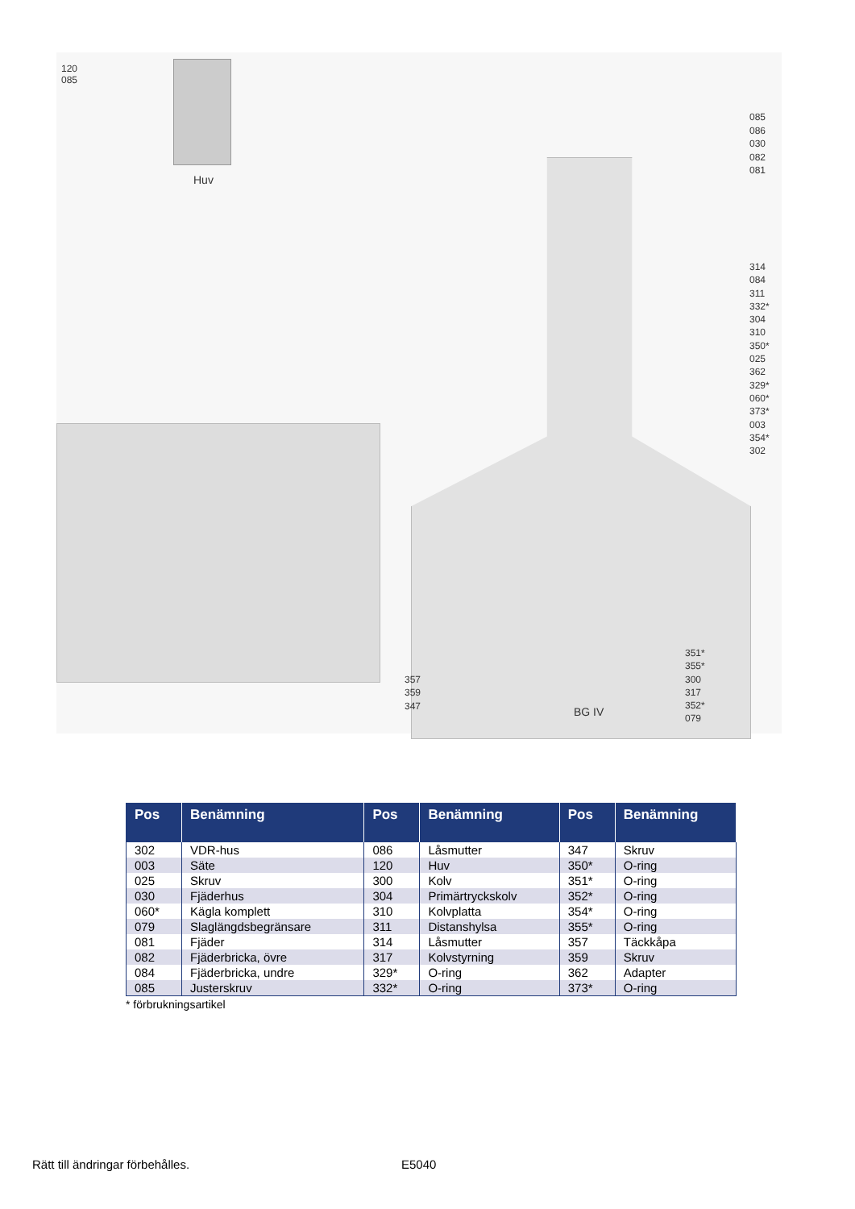120
085
Huv
085
086
030
082
081
314
084
311
332*
304
310
350*
025
362
329*
060*
373*
003
354*
302
351*
355*
300
317
352*
079
357
359
347
BG IV
| Pos | Benämning | Pos | Benämning | Pos | Benämning |
| --- | --- | --- | --- | --- | --- |
| 302 | VDR-hus | 086 | Låsmutter | 347 | Skruv |
| 003 | Säte | 120 | Huv | 350* | O-ring |
| 025 | Skruv | 300 | Kolv | 351* | O-ring |
| 030 | Fjäderhus | 304 | Primärtryckskolv | 352* | O-ring |
| 060* | Kägla komplett | 310 | Kolvplatta | 354* | O-ring |
| 079 | Slaglängdsbegränsare | 311 | Distanshylsa | 355* | O-ring |
| 081 | Fjäder | 314 | Låsmutter | 357 | Täckkåpa |
| 082 | Fjäderbricka, övre | 317 | Kolvstyrning | 359 | Skruv |
| 084 | Fjäderbricka, undre | 329* | O-ring | 362 | Adapter |
| 085 | Justerskruv | 332* | O-ring | 373* | O-ring |
* förbrukningsartikel
Rätt till ändringar förbehålles.
E5040